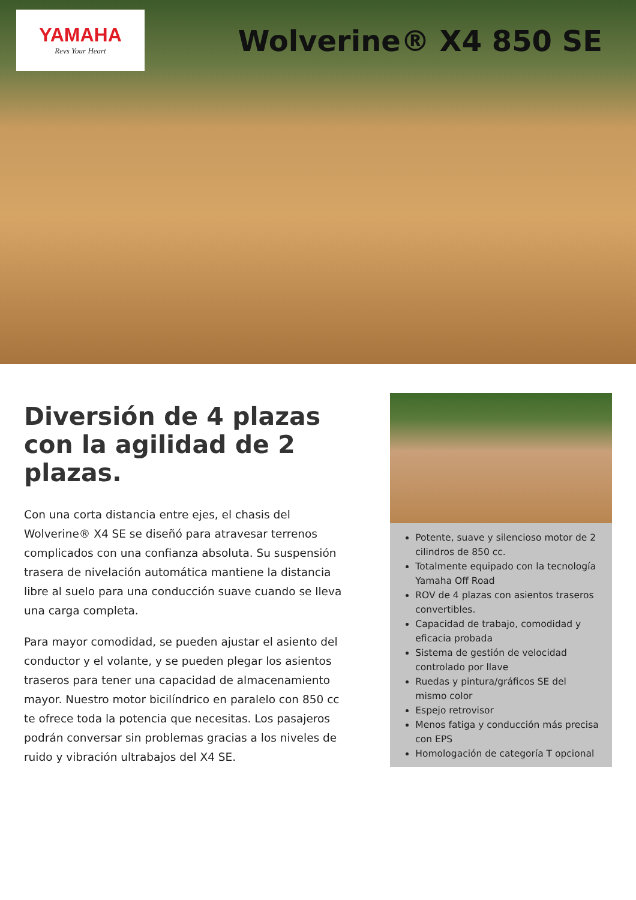YAMAHA
Revs Your Heart
Wolverine® X4 850 SE
Diversión de 4 plazas con la agilidad de 2 plazas.
Con una corta distancia entre ejes, el chasis del Wolverine® X4 SE se diseñó para atravesar terrenos complicados con una confianza absoluta. Su suspensión trasera de nivelación automática mantiene la distancia libre al suelo para una conducción suave cuando se lleva una carga completa.
Para mayor comodidad, se pueden ajustar el asiento del conductor y el volante, y se pueden plegar los asientos traseros para tener una capacidad de almacenamiento mayor. Nuestro motor bicilíndrico en paralelo con 850 cc te ofrece toda la potencia que necesitas. Los pasajeros podrán conversar sin problemas gracias a los niveles de ruido y vibración ultrabajos del X4 SE.
Potente, suave y silencioso motor de 2 cilindros de 850 cc.
Totalmente equipado con la tecnología Yamaha Off Road
ROV de 4 plazas con asientos traseros convertibles.
Capacidad de trabajo, comodidad y eficacia probada
Sistema de gestión de velocidad controlado por llave
Ruedas y pintura/gráficos SE del mismo color
Espejo retrovisor
Menos fatiga y conducción más precisa con EPS
Homologación de categoría T opcional